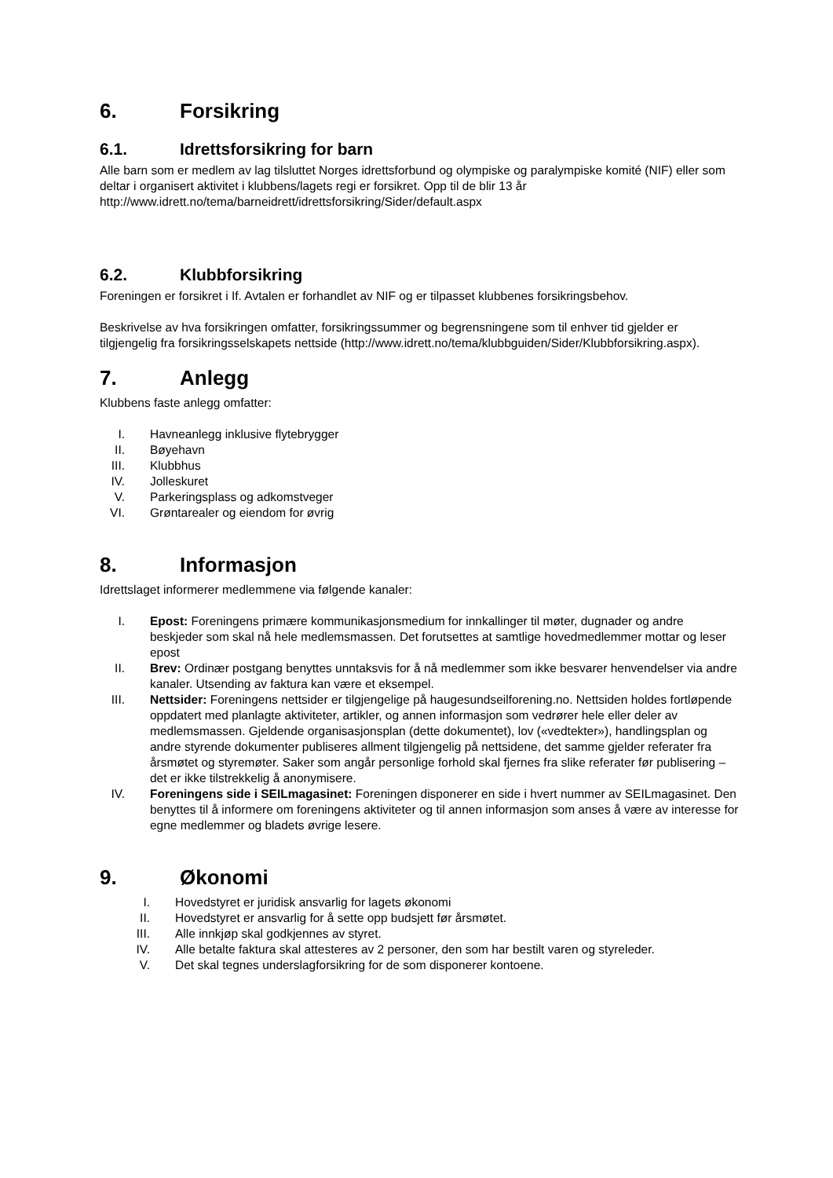6. Forsikring
6.1. Idrettsforsikring for barn
Alle barn som er medlem av lag tilsluttet Norges idrettsforbund og olympiske og paralympiske komité (NIF) eller som deltar i organisert aktivitet i klubbens/lagets regi er forsikret. Opp til de blir 13 år http://www.idrett.no/tema/barneidrett/idrettsforsikring/Sider/default.aspx
6.2. Klubbforsikring
Foreningen er forsikret i If. Avtalen er forhandlet av NIF og er tilpasset klubbenes forsikringsbehov.
Beskrivelse av hva forsikringen omfatter, forsikringssummer og begrensningene som til enhver tid gjelder er tilgjengelig fra forsikringsselskapets nettside (http://www.idrett.no/tema/klubbguiden/Sider/Klubbforsikring.aspx).
7. Anlegg
Klubbens faste anlegg omfatter:
I. Havneanlegg inklusive flytebrygger
II. Bøyehavn
III. Klubbhus
IV. Jolleskuret
V. Parkeringsplass og adkomstveger
VI. Grøntarealer og eiendom for øvrig
8. Informasjon
Idrettslaget informerer medlemmene via følgende kanaler:
I. Epost: Foreningens primære kommunikasjonsmedium for innkallinger til møter, dugnader og andre beskjeder som skal nå hele medlemsmassen. Det forutsettes at samtlige hovedmedlemmer mottar og leser epost
II. Brev: Ordinær postgang benyttes unntaksvis for å nå medlemmer som ikke besvarer henvendelser via andre kanaler. Utsending av faktura kan være et eksempel.
III. Nettsider: Foreningens nettsider er tilgjengelige på haugesundseilforening.no. Nettsiden holdes fortløpende oppdatert med planlagte aktiviteter, artikler, og annen informasjon som vedrører hele eller deler av medlemsmassen. Gjeldende organisasjonsplan (dette dokumentet), lov («vedtekter»), handlingsplan og andre styrende dokumenter publiseres allment tilgjengelig på nettsidene, det samme gjelder referater fra årsmøtet og styremøter. Saker som angår personlige forhold skal fjernes fra slike referater før publisering – det er ikke tilstrekkelig å anonymisere.
IV. Foreningens side i SEILmagasinet: Foreningen disponerer en side i hvert nummer av SEILmagasinet. Den benyttes til å informere om foreningens aktiviteter og til annen informasjon som anses å være av interesse for egne medlemmer og bladets øvrige lesere.
9. Økonomi
I. Hovedstyret er juridisk ansvarlig for lagets økonomi
II. Hovedstyret er ansvarlig for å sette opp budsjett før årsmøtet.
III. Alle innkjøp skal godkjennes av styret.
IV. Alle betalte faktura skal attesteres av 2 personer, den som har bestilt varen og styreleder.
V. Det skal tegnes underslagforsikring for de som disponerer kontoene.